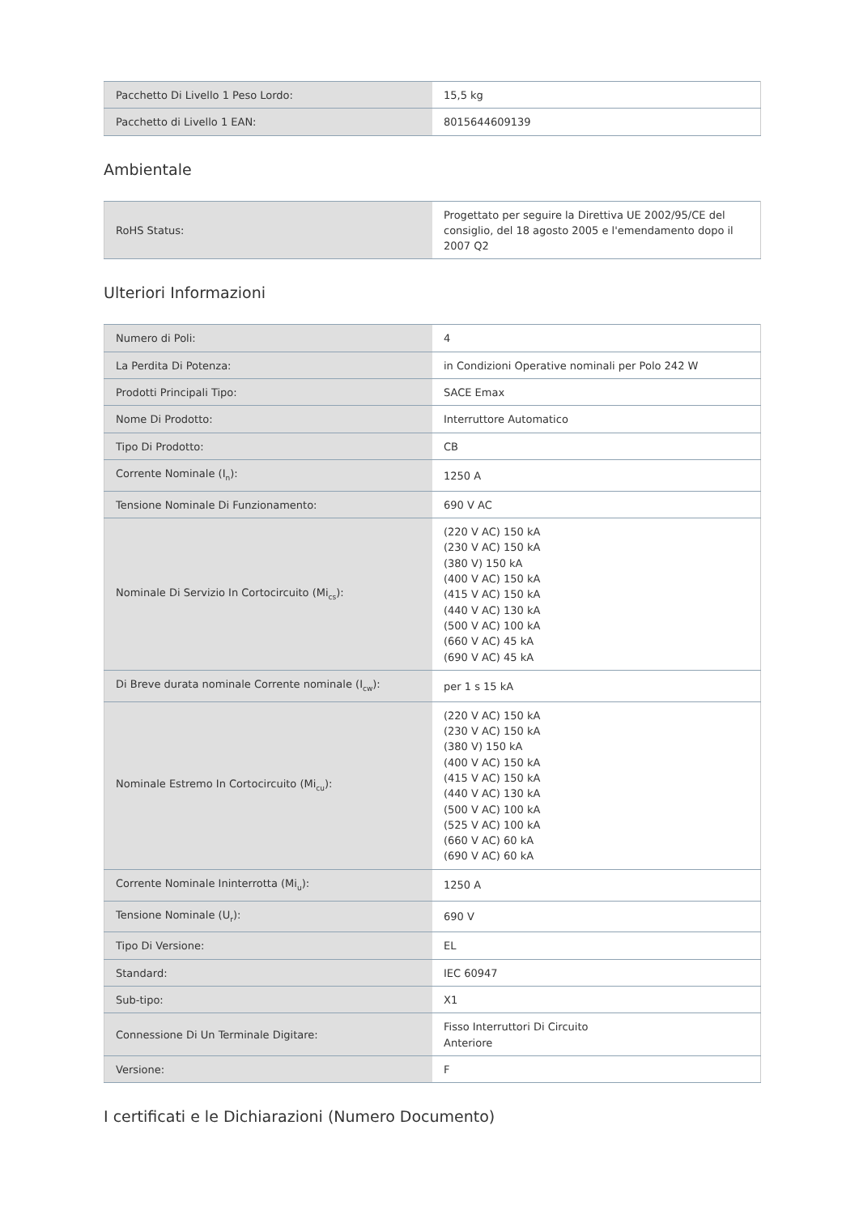| Pacchetto Di Livello 1 Peso Lordo: | 15,5 kg |
| Pacchetto di Livello 1 EAN: | 8015644609139 |
Ambientale
| RoHS Status: | Progettato per seguire la Direttiva UE 2002/95/CE del consiglio, del 18 agosto 2005 e l'emendamento dopo il 2007 Q2 |
Ulteriori Informazioni
| Numero di Poli: | 4 |
| La Perdita Di Potenza: | in Condizioni Operative nominali per Polo 242 W |
| Prodotti Principali Tipo: | SACE Emax |
| Nome Di Prodotto: | Interruttore Automatico |
| Tipo Di Prodotto: | CB |
| Corrente Nominale (I<sub>n</sub>): | 1250 A |
| Tensione Nominale Di Funzionamento: | 690 V AC |
| Nominale Di Servizio In Cortocircuito (Mi<sub>cs</sub>): | (220 V AC) 150 kA (230 V AC) 150 kA (380 V) 150 kA (400 V AC) 150 kA (415 V AC) 150 kA (440 V AC) 130 kA (500 V AC) 100 kA (660 V AC) 45 kA (690 V AC) 45 kA |
| Di Breve durata nominale Corrente nominale (I<sub>cw</sub>): | per 1 s 15 kA |
| Nominale Estremo In Cortocircuito (Mi<sub>cu</sub>): | (220 V AC) 150 kA (230 V AC) 150 kA (380 V) 150 kA (400 V AC) 150 kA (415 V AC) 150 kA (440 V AC) 130 kA (500 V AC) 100 kA (525 V AC) 100 kA (660 V AC) 60 kA (690 V AC) 60 kA |
| Corrente Nominale Ininterrotta (Mi<sub>u</sub>): | 1250 A |
| Tensione Nominale (U<sub>r</sub>): | 690 V |
| Tipo Di Versione: | EL |
| Standard: | IEC 60947 |
| Sub-tipo: | X1 |
| Connessione Di Un Terminale Digitare: | Fisso Interruttori Di Circuito Anteriore |
| Versione: | F |
I certificati e le Dichiarazioni (Numero Documento)